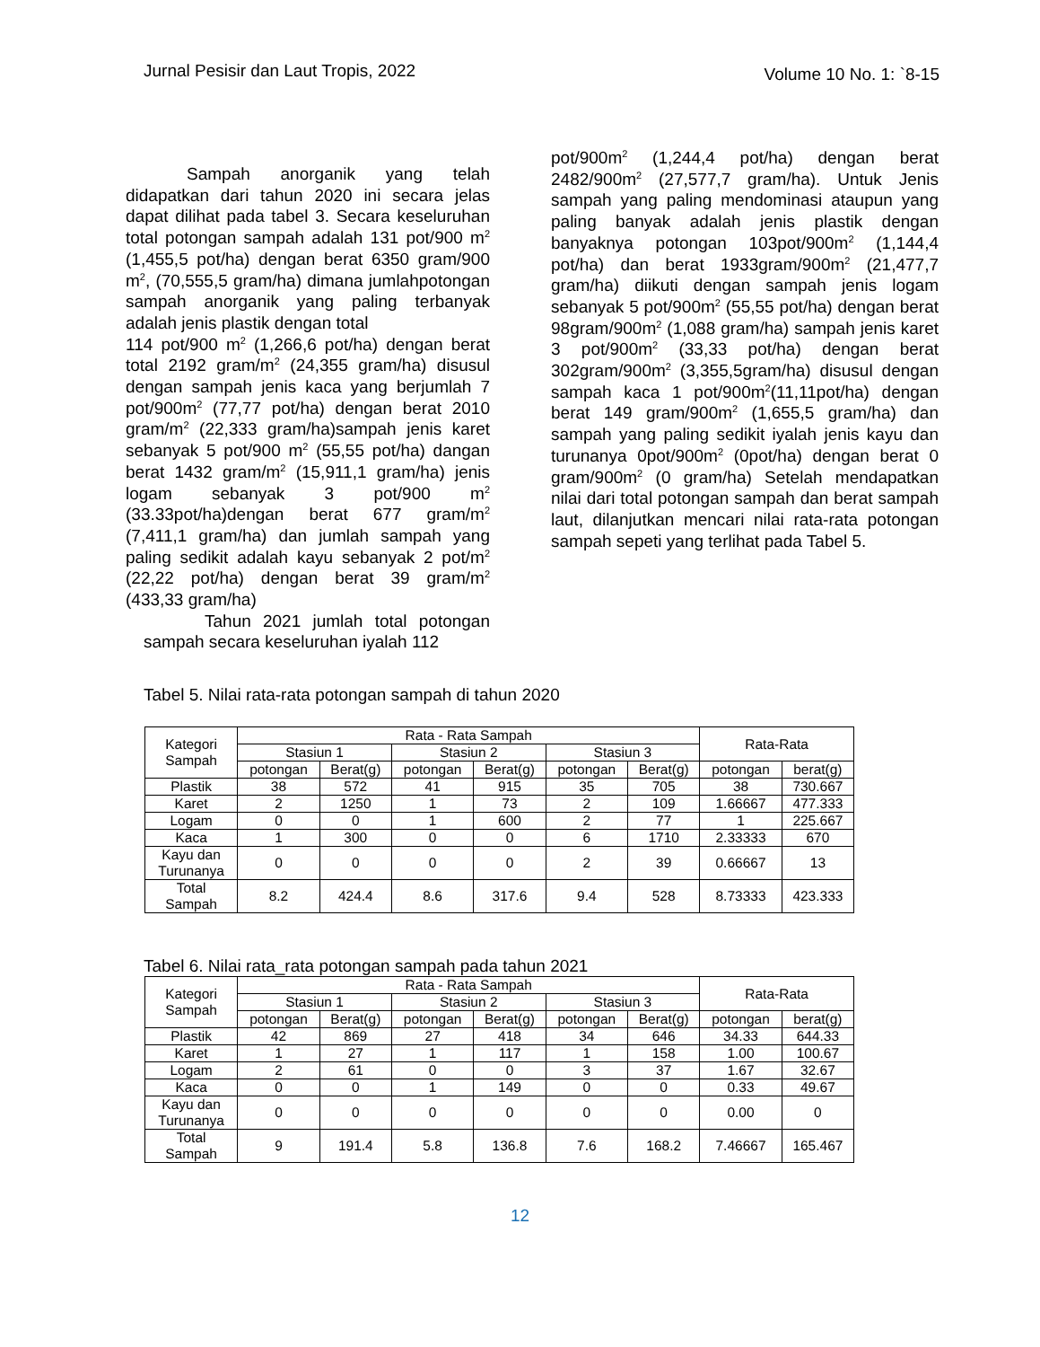Jurnal Pesisir dan Laut Tropis, 2022 Volume 10 No. 1: `8-15
Sampah anorganik yang telah didapatkan dari tahun 2020 ini secara jelas dapat dilihat pada tabel 3. Secara keseluruhan total potongan sampah adalah 131 pot/900 m<sup>2</sup> (1,455,5 pot/ha) dengan berat 6350 gram/900 m<sup>2</sup>, (70,555,5 gram/ha) dimana jumlahpotongan sampah anorganik yang paling terbanyak adalah jenis plastik dengan total
114 pot/900 m<sup>2</sup> (1,266,6 pot/ha) dengan berat total 2192 gram/m<sup>2</sup> (24,355 gram/ha) disusul dengan sampah jenis kaca yang berjumlah 7 pot/900m<sup>2</sup> (77,77 pot/ha) dengan berat 2010 gram/m<sup>2</sup> (22,333 gram/ha)sampah jenis karet sebanyak 5 pot/900 m<sup>2</sup> (55,55 pot/ha) dangan berat 1432 gram/m<sup>2</sup> (15,911,1 gram/ha) jenis logam sebanyak 3 pot/900 m<sup>2</sup> (33.33pot/ha)dengan berat 677 gram/m<sup>2</sup> (7,411,1 gram/ha) dan jumlah sampah yang paling sedikit adalah kayu sebanyak 2 pot/m<sup>2</sup> (22,22 pot/ha) dengan berat 39 gram/m<sup>2</sup> (433,33 gram/ha)
Tahun 2021 jumlah total potongan sampah secara keseluruhan iyalah 112
pot/900m<sup>2</sup> (1,244,4 pot/ha) dengan berat 2482/900m<sup>2</sup> (27,577,7 gram/ha). Untuk Jenis sampah yang paling mendominasi ataupun yang paling banyak adalah jenis plastik dengan banyaknya potongan 103pot/900m<sup>2</sup> (1,144,4 pot/ha) dan berat 1933gram/900m<sup>2</sup> (21,477,7 gram/ha) diikuti dengan sampah jenis logam sebanyak 5 pot/900m<sup>2</sup> (55,55 pot/ha) dengan berat 98gram/900m<sup>2</sup> (1,088 gram/ha) sampah jenis karet 3 pot/900m<sup>2</sup> (33,33 pot/ha) dengan berat 302gram/900m<sup>2</sup> (3,355,5gram/ha) disusul dengan sampah kaca 1 pot/900m<sup>2</sup>(11,11pot/ha) dengan berat 149 gram/900m<sup>2</sup> (1,655,5 gram/ha) dan sampah yang paling sedikit iyalah jenis kayu dan turunanya 0pot/900m<sup>2</sup> (0pot/ha) dengan berat 0 gram/900m<sup>2</sup> (0 gram/ha) Setelah mendapatkan nilai dari total potongan sampah dan berat sampah laut, dilanjutkan mencari nilai rata-rata potongan sampah sepeti yang terlihat pada Tabel 5.
Tabel 5. Nilai rata-rata potongan sampah di tahun 2020
| Kategori Sampah | Rata - Rata Sampah | | | | | | Rata-Rata | |
| --- | --- | --- | --- | --- | --- | --- | --- | --- |
| | Stasiun 1 | | Stasiun 2 | | Stasiun 3 | | | |
| | potongan | Berat(g) | potongan | Berat(g) | potongan | Berat(g) | potongan | berat(g) |
| Plastik | 38 | 572 | 41 | 915 | 35 | 705 | 38 | 730.667 |
| Karet | 2 | 1250 | 1 | 73 | 2 | 109 | 1.66667 | 477.333 |
| Logam | 0 | 0 | 1 | 600 | 2 | 77 | 1 | 225.667 |
| Kaca | 1 | 300 | 0 | 0 | 6 | 1710 | 2.33333 | 670 |
| Kayu dan Turunanya | 0 | 0 | 0 | 0 | 2 | 39 | 0.66667 | 13 |
| Total Sampah | 8.2 | 424.4 | 8.6 | 317.6 | 9.4 | 528 | 8.73333 | 423.333 |
Tabel 6. Nilai rata_rata potongan sampah pada tahun 2021
| Kategori Sampah | Rata - Rata Sampah | | | | | | Rata-Rata | |
| --- | --- | --- | --- | --- | --- | --- | --- | --- |
| | Stasiun 1 | | Stasiun 2 | | Stasiun 3 | | | |
| | potongan | Berat(g) | potongan | Berat(g) | potongan | Berat(g) | potongan | berat(g) |
| Plastik | 42 | 869 | 27 | 418 | 34 | 646 | 34.33 | 644.33 |
| Karet | 1 | 27 | 1 | 117 | 1 | 158 | 1.00 | 100.67 |
| Logam | 2 | 61 | 0 | 0 | 3 | 37 | 1.67 | 32.67 |
| Kaca | 0 | 0 | 1 | 149 | 0 | 0 | 0.33 | 49.67 |
| Kayu dan Turunanya | 0 | 0 | 0 | 0 | 0 | 0 | 0.00 | 0 |
| Total Sampah | 9 | 191.4 | 5.8 | 136.8 | 7.6 | 168.2 | 7.46667 | 165.467 |
12